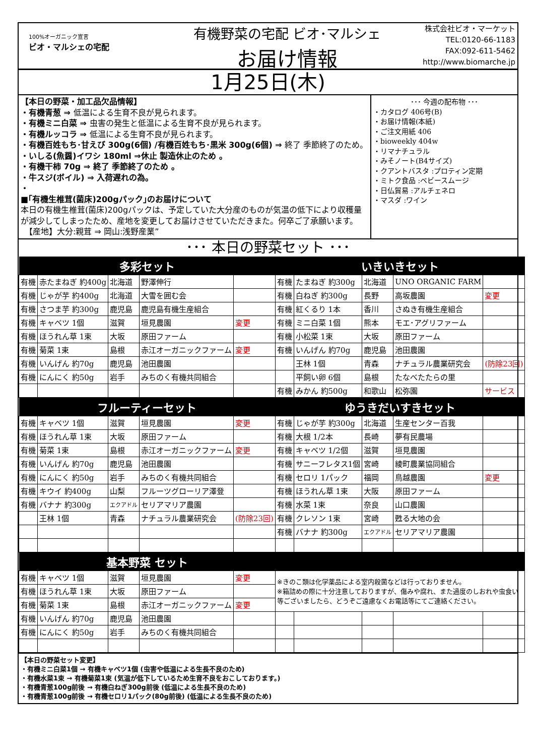100%オーガニック宣言
ビオ・マルシェの宅配
有機野菜の宅配 ビオ･マルシェ
お届け情報
株式会社ビオ・マーケット
TEL:0120-66-1183
FAX:092-611-5462
http://www.biomarche.jp
1月25日(木)
【本日の野菜・加工品欠品情報】
・有機青葱 ⇒ 低温による生育不良が見られます。
・有機ミニ白菜 ⇒ 虫害の発生と低温による生育不良が見られます。
・有機ルッコラ ⇒ 低温による生育不良が見られます。
・有機百姓もち･甘えび 300g(6個) /有機百姓もち･黒米 300g(6個) ⇒ 終了 季節終了のため。
・いしる(魚醤)イワシ 180ml ⇒休止 製造休止のため 。
・有機干柿 70g ⇒ 終了 季節終了のため 。
・牛スジ(ボイル) ⇒ 入荷遅れの為。
・
■｢有機生椎茸(菌床)200gパック｣のお届けについて
本日の有機生椎茸(菌床)200gパックは、予定していた大分産のものが気温の低下により収穫量が減少してしまったため、産地を変更してお届けさせていただきまた。何卒ご了承願います。
　【産地】大分:親茸 ⇒ 岡山:浅野産業”
･･･ 今週の配布物 ･･･
・カタログ 406号(B)
・お届け情報(本紙)
・ご注文用紙 406
・bioweekly 404w
・リマナチュラル
・みそノート(B4サイズ)
・クアントバスタ :プロティン定期
・ミトク食品 :ベビースムージ
・日仏貿易 :アルチェネロ
・マスダ :ワイン
･･･ 本日の野菜セット ･･･
| 多彩セット | | | | | いきいきセット | | | | |
| --- | --- | --- | --- | --- | --- | --- | --- | --- | --- |
| 有機 | 赤たまねぎ 約400g | 北海道 | 野澤伸行 | | 有機 | たまねぎ 約300g | 北海道 | UNO ORGANIC FARM | |
| 有機 | じゃが芋 約400g | 北海道 | 大雪を囲む会 | | 有機 | 白ねぎ 約300g | 長野 | 高坂農園 | 変更 |
| 有機 | さつま芋 約300g | 鹿児島 | 鹿児島有機生産組合 | | 有機 | 紅くるり 1本 | 香川 | さぬき有機生産組合 | |
| 有機 | キャベツ 1個 | 滋賀 | 垣見農園 | 変更 | 有機 | ミニ白菜 1個 | 熊本 | モエ･アグリファーム | |
| 有機 | ほうれん草 1束 | 大坂 | 原田ファーム | | 有機 | 小松菜 1束 | 大坂 | 原田ファーム | |
| 有機 | 菊菜 1束 | 島根 | 赤江オーガニックファーム | 変更 | 有機 | いんげん 約70g | 鹿児島 | 池田農園 | |
| 有機 | いんげん 約70g | 鹿児島 | 池田農園 | | | 王林 1個 | 青森 | ナチュラル農業研究会 | (防除23回) |
| 有機 | にんにく 約50g | 岩手 | みちのく有機共同組合 | | | 平飼い卵 6個 | 島根 | たなべたたらの里 | |
| | | | | | 有機 | みかん 約500g | 和歌山 | 松弥園 | サービス |
| フルーティーセット | | | | | ゆうきだいすきセット | | | | |
| 有機 | キャベツ 1個 | 滋賀 | 垣見農園 | 変更 | 有機 | じゃが芋 約300g | 北海道 | 生産センター百我 | |
| 有機 | ほうれん草 1束 | 大坂 | 原田ファーム | | 有機 | 大根 1/2本 | 長崎 | 夢有民農場 | |
| 有機 | 菊菜 1束 | 島根 | 赤江オーガニックファーム | 変更 | 有機 | キャベツ 1/2個 | 滋賀 | 垣見農園 | |
| 有機 | いんげん 約70g | 鹿児島 | 池田農園 | | 有機 | サニーフレタス1個 | 宮崎 | 綾町農業協同組合 | |
| 有機 | にんにく 約50g | 岩手 | みちのく有機共同組合 | | 有機 | セロリ 1パック | 福岡 | 鳥越農園 | 変更 |
| 有機 | キウイ 約400g | 山梨 | フルーツグローリア澤登 | | 有機 | ほうれん草 1束 | 大阪 | 原田ファーム | |
| 有機 | バナナ 約300g | エクアドル | セリアマリア農園 | | 有機 | 水菜 1束 | 奈良 | 山口農園 | |
| | 王林 1個 | 青森 | ナチュラル農業研究会 | (防除23回) | 有機 | クレソン 1束 | 宮崎 | 甦る大地の会 | |
| | | | | | 有機 | バナナ 約300g | エクアドル | セリアマリア農園 | |
| 基本野菜 セット | | | | | | | | | |
| 有機 | キャベツ 1個 | 滋賀 | 垣見農園 | 変更 | ※きのこ類は化学薬品による室内殺菌などは行っておりません。 ※箱詰めの際に十分注意しておりますが、傷みや腐れ、また過度のしおれや虫食い等ございましたら、どうぞご遠慮なくお電話等にてご連絡ください。 | | | | |
| 有機 | ほうれん草 1束 | 大坂 | 原田ファーム | | | | | | |
| 有機 | 菊菜 1束 | 島根 | 赤江オーガニックファーム | 変更 | | | | | |
| 有機 | いんげん 約70g | 鹿児島 | 池田農園 | | | | | | |
| 有機 | にんにく 約50g | 岩手 | みちのく有機共同組合 | | | | | | |
【本日の野菜セット変更】
・有機ミニ白菜1個 → 有機キャベツ1個 (虫害や低温による生長不良のため)
・有機水菜1束 → 有機菊菜1束 (気温が低下しているため生育不良をおこしております。)
・有機青葱100g前後 → 有機白ねぎ300g前後 (低温による生長不良のため)
・有機青葱100g前後 → 有機セロリ1パック(80g前後) (低温による生長不良のため)